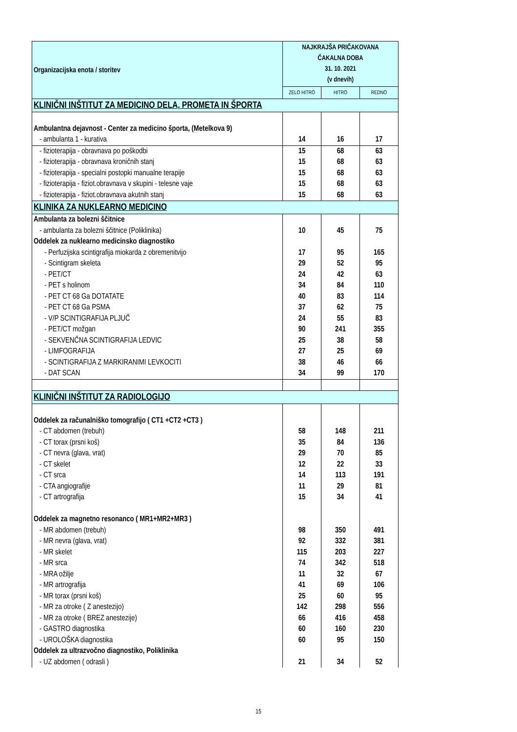| Organizacijska enota / storitev | NAJKRAJŠA PRIČAKOVANA ČAKALNA DOBA 31. 10. 2021 (v dnevih) | | |
| --- | --- | --- | --- |
| | ZELO HITRO | HITRO | REDNO |
| KLINIČNI INŠTITUT ZA MEDICINO DELA, PROMETA IN ŠPORTA | | | |
| Ambulantna dejavnost - Center za medicino športa, (Metelkova 9) | | | |
| - ambulanta 1 - kurativa | 14 | 16 | 17 |
| - fizioterapija - obravnava po poškodbi | 15 | 68 | 63 |
| - fizioterapija - obravnava kroničnih stanj | 15 | 68 | 63 |
| - fizioterapija - specialni postopki manualne terapije | 15 | 68 | 63 |
| - fizioterapija - fiziot.obravnava v skupini - telesne vaje | 15 | 68 | 63 |
| - fizioterapija - fiziot.obravnava akutnih stanj | 15 | 68 | 63 |
| KLINIKA ZA NUKLEARNO MEDICINO | | | |
| Ambulanta za bolezni ščitnice | | | |
| - ambulanta za bolezni ščitnice (Poliklinika) | 10 | 45 | 75 |
| Oddelek za nuklearno medicinsko diagnostiko | | | |
| - Perfuzijska scintigrafija miokarda z obremenitvijo | 17 | 95 | 165 |
| - Scintigram skeleta | 29 | 52 | 95 |
| - PET/CT | 24 | 42 | 63 |
| - PET s holinom | 34 | 84 | 110 |
| - PET CT 68 Ga DOTATATE | 40 | 83 | 114 |
| - PET CT 68 Ga PSMA | 37 | 62 | 75 |
| - V/P SCINTIGRAFIJA PLJUČ | 24 | 55 | 83 |
| - PET/CT možgan | 90 | 241 | 355 |
| - SEKVENČNA SCINTIGRAFIJA LEDVIC | 25 | 38 | 58 |
| - LIMFOGRAFIJA | 27 | 25 | 69 |
| - SCINTIGRAFIJA Z MARKIRANIMI LEVKOCITI | 38 | 46 | 66 |
| - DAT SCAN | 34 | 99 | 170 |
| KLINIČNI INŠTITUT ZA RADIOLOGIJO | | | |
| Oddelek za računalniško tomografijo ( CT1 +CT2 +CT3 ) | | | |
| - CT abdomen (trebuh) | 58 | 148 | 211 |
| - CT torax (prsni koš) | 35 | 84 | 136 |
| - CT nevra (glava, vrat) | 29 | 70 | 85 |
| - CT skelet | 12 | 22 | 33 |
| - CT srca | 14 | 113 | 191 |
| - CTA angiografije | 11 | 29 | 81 |
| - CT artrografija | 15 | 34 | 41 |
| Oddelek za magnetno resonanco ( MR1+MR2+MR3 ) | | | |
| - MR abdomen (trebuh) | 98 | 350 | 491 |
| - MR nevra (glava, vrat) | 92 | 332 | 381 |
| - MR skelet | 115 | 203 | 227 |
| - MR srca | 74 | 342 | 518 |
| - MRA ožilje | 11 | 32 | 67 |
| - MR artrografija | 41 | 69 | 106 |
| - MR torax (prsni koš) | 25 | 60 | 95 |
| - MR za otroke ( Z anestezijo) | 142 | 298 | 556 |
| - MR za otroke ( BREZ anestezije) | 66 | 416 | 458 |
| - GASTRO diagnostika | 60 | 160 | 230 |
| - UROLOŠKA diagnostika | 60 | 95 | 150 |
| Oddelek za ultrazvočno diagnostiko, Poliklinika | | | |
| - UZ abdomen ( odrasli ) | 21 | 34 | 52 |
15